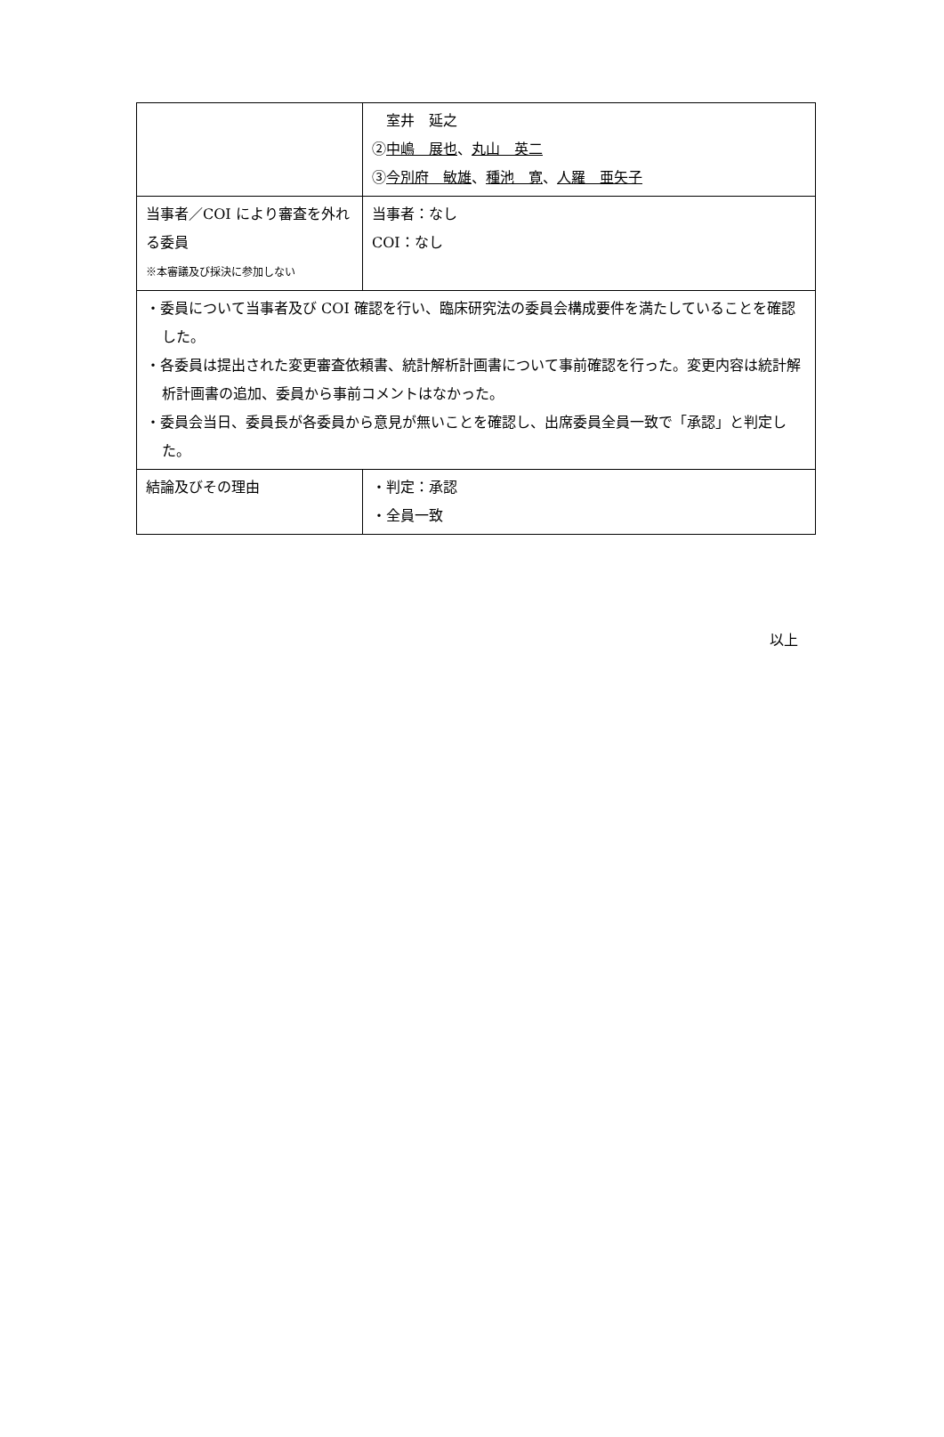| | 室井 延之 ② 中嶋 展也 、 丸山 英二 ③ 今別府 敏雄 、 種池 寛 、 人羅 亜矢子 |
| 当事者／COI により審査を外れる委員 ※本審議及び採決に参加しない | 当事者：なし COI：なし |
| ・委員について当事者及び COI 確認を行い、臨床研究法の委員会構成要件を満たしていることを確認した。 ・各委員は提出された変更審査依頼書、統計解析計画書について事前確認を行った。変更内容は統計解析計画書の追加、委員から事前コメントはなかった。 ・委員会当日、委員長が各委員から意見が無いことを確認し、出席委員全員一致で「承認」と判定した。 | |
| 結論及びその理由 | ・判定：承認 ・全員一致 |
以上